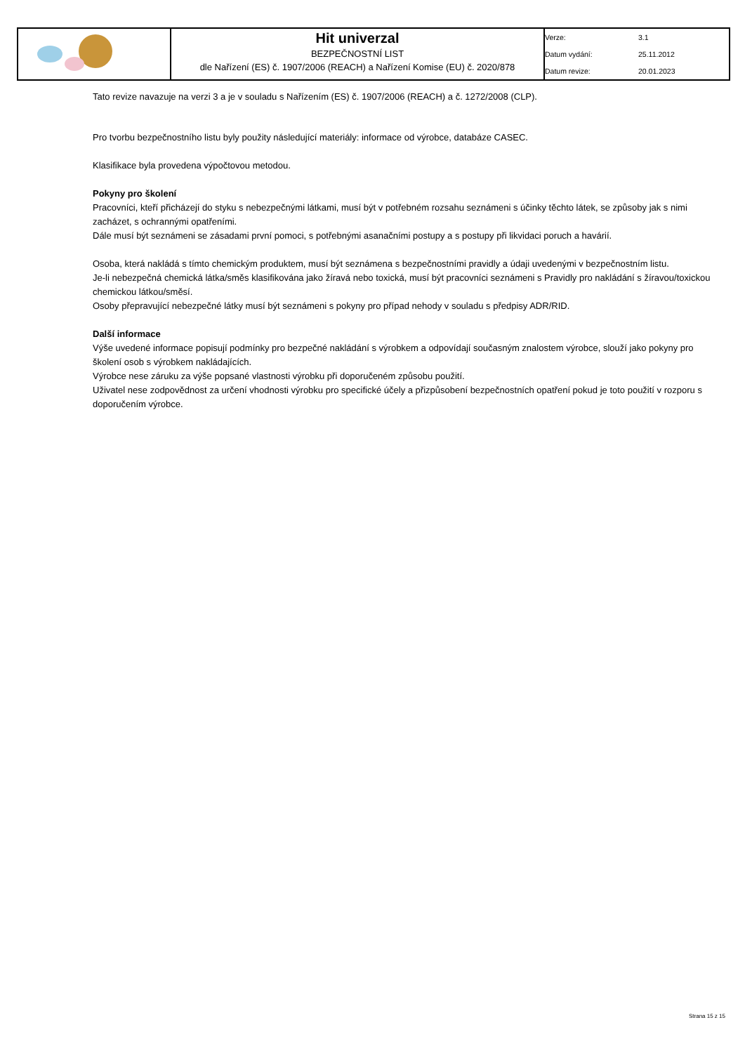| | Hit univerzal BEZPEČNOSTNÍ LIST dle Nařízení (ES) č. 1907/2006 (REACH) a Nařízení Komise (EU) č. 2020/878 | Verze: 3.1 Datum vydání: 25.11.2012 Datum revize: 20.01.2023 |
Tato revize navazuje na verzi 3 a je v souladu s Nařízením (ES) č. 1907/2006 (REACH) a č. 1272/2008 (CLP).
Pro tvorbu bezpečnostního listu byly použity následující materiály: informace od výrobce, databáze CASEC.
Klasifikace byla provedena výpočtovou metodou.
Pokyny pro školení
Pracovníci, kteří přicházejí do styku s nebezpečnými látkami, musí být v potřebném rozsahu seznámeni s účinky těchto látek, se způsoby jak s nimi zacházet, s ochrannými opatřeními.
Dále musí být seznámeni se zásadami první pomoci, s potřebnými asanačními postupy a s postupy při likvidaci poruch a havárií.
Osoba, která nakládá s tímto chemickým produktem, musí být seznámena s bezpečnostními pravidly a údaji uvedenými v bezpečnostním listu.
Je-li nebezpečná chemická látka/směs klasifikována jako žíravá nebo toxická, musí být pracovníci seznámeni s Pravidly pro nakládání s žíravou/toxickou chemickou látkou/směsí.
Osoby přepravující nebezpečné látky musí být seznámeni s pokyny pro případ nehody v souladu s předpisy ADR/RID.
Další informace
Výše uvedené informace popisují podmínky pro bezpečné nakládání s výrobkem a odpovídají současným znalostem výrobce, slouží jako pokyny pro školení osob s výrobkem nakládajících.
Výrobce nese záruku za výše popsané vlastnosti výrobku při doporučeném způsobu použití.
Uživatel nese zodpovědnost za určení vhodnosti výrobku pro specifické účely a přizpůsobení bezpečnostních opatření pokud je toto použití v rozporu s doporučením výrobce.
Strana 15 z 15